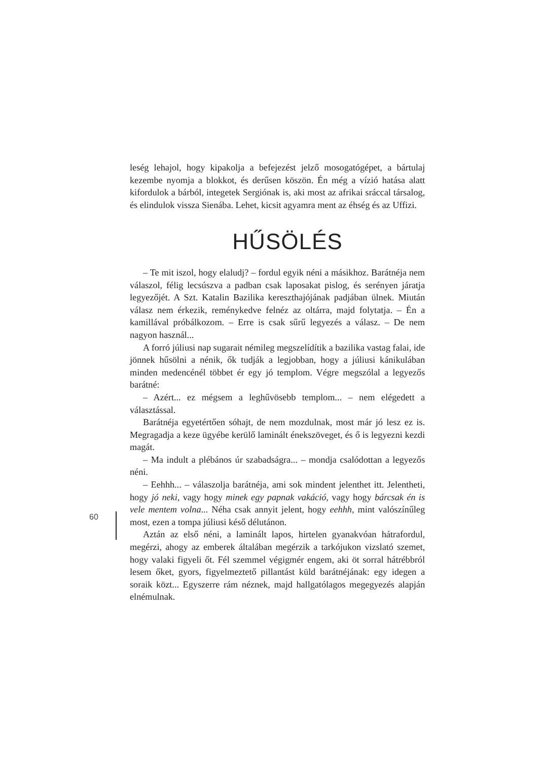leség lehajol, hogy kipakolja a befejezést jelző mosogatógépet, a bártulaj kezembe nyomja a blokkot, és derűsen köszön. Én még a vízió hatása alatt kifordulok a bárból, integetek Sergiónak is, aki most az afrikai sráccal társalog, és elindulok vissza Sienába. Lehet, kicsit agyamra ment az éhség és az Uffizi.
HŰSÖLÉS
– Te mit iszol, hogy elaludj? – fordul egyik néni a másikhoz. Barátnéja nem válaszol, félig lecsúszva a padban csak laposakat pislog, és serényen járatja legyezőjét. A Szt. Katalin Bazilika kereszthajójának padjában ülnek. Miután válasz nem érkezik, reménykedve felnéz az oltárra, majd folytatja. – Én a kamillával próbálkozom. – Erre is csak sűrű legyezés a válasz. – De nem nagyon használ...
A forró júliusi nap sugarait némileg megszelídítik a bazilika vastag falai, ide jönnek hűsölni a nénik, ők tudják a legjobban, hogy a júliusi kánikulában minden medencénél többet ér egy jó templom. Végre megszólal a legyezős barátné:
– Azért... ez mégsem a leghűvösebb templom... – nem elégedett a választással.
Barátnéja egyetértően sóhajt, de nem mozdulnak, most már jó lesz ez is. Megragadja a keze ügyébe kerülő laminált énekszöveget, és ő is legyezni kezdi magát.
– Ma indult a plébános úr szabadságra... – mondja csalódottan a legyezős néni.
– Eehhh... – válaszolja barátnéja, ami sok mindent jelenthet itt. Jelentheti, hogy jó neki, vagy hogy minek egy papnak vakáció, vagy hogy bárcsak én is vele mentem volna... Néha csak annyit jelent, hogy eehhh, mint valószínűleg most, ezen a tompa júliusi késő délutánon.
Aztán az első néni, a laminált lapos, hirtelen gyanakvóan hátrafordul, megérzi, ahogy az emberek általában megérzik a tarkójukon vizslató szemet, hogy valaki figyeli őt. Fél szemmel végigmér engem, aki öt sorral hátrébbról lesem őket, gyors, figyelmeztető pillantást küld barátnéjának: egy idegen a soraik közt... Egyszerre rám néznek, majd hallgatólagos megegyezés alapján elnémulnak.
60